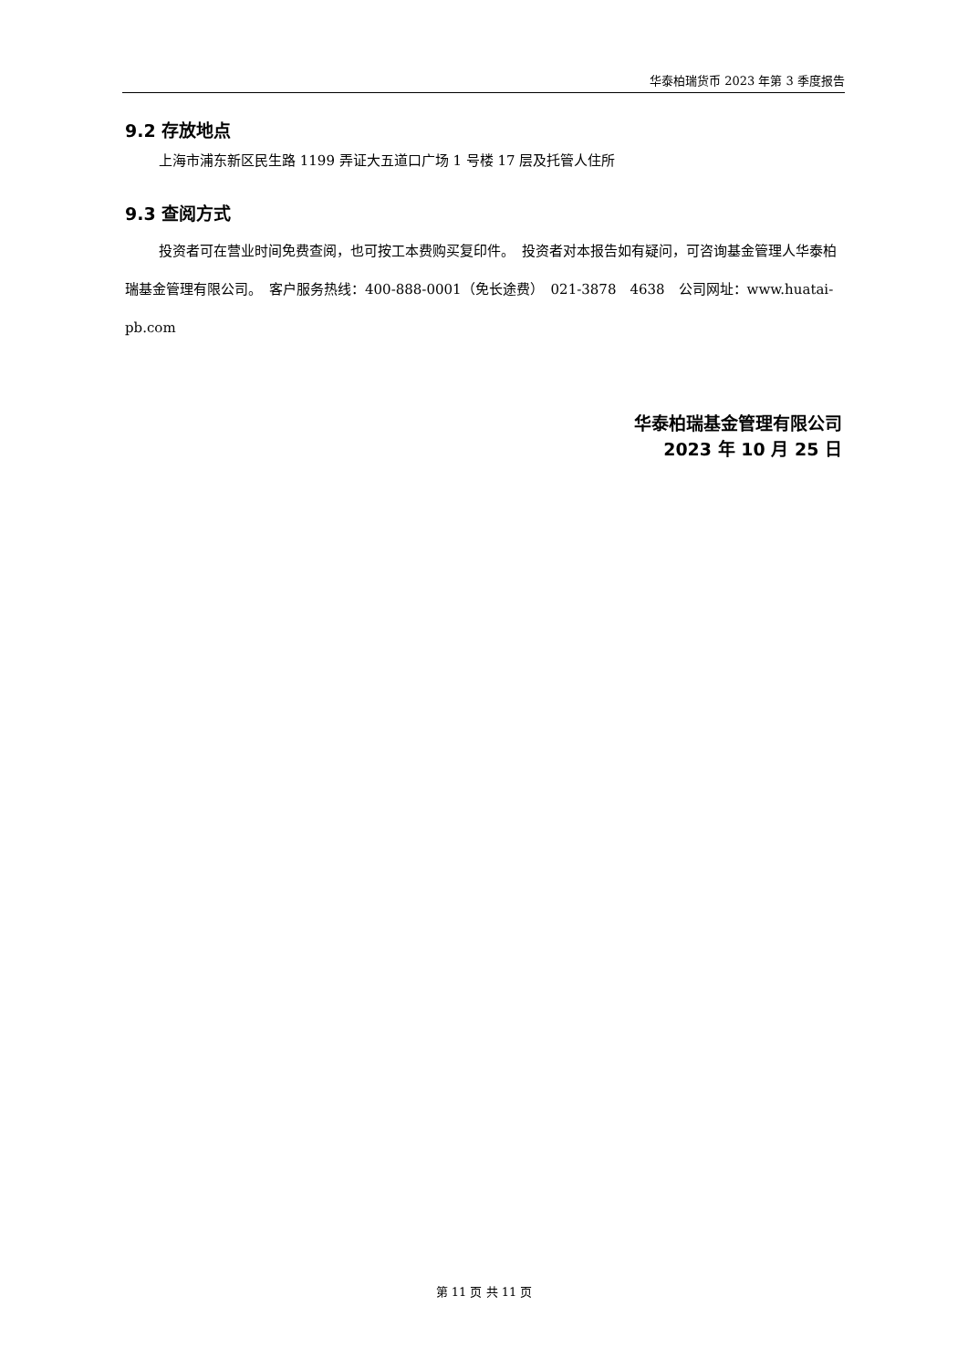华泰柏瑞货币 2023 年第 3 季度报告
9.2 存放地点
上海市浦东新区民生路 1199 弄证大五道口广场 1 号楼 17 层及托管人住所
9.3 查阅方式
投资者可在营业时间免费查阅，也可按工本费购买复印件。　投资者对本报告如有疑问，可咨询基金管理人华泰柏瑞基金管理有限公司。　客户服务热线：400-888-0001（免长途费）　021-3878　4638　公司网址：www.huatai-pb.com
华泰柏瑞基金管理有限公司
2023 年 10 月 25 日
第 11 页 共 11 页